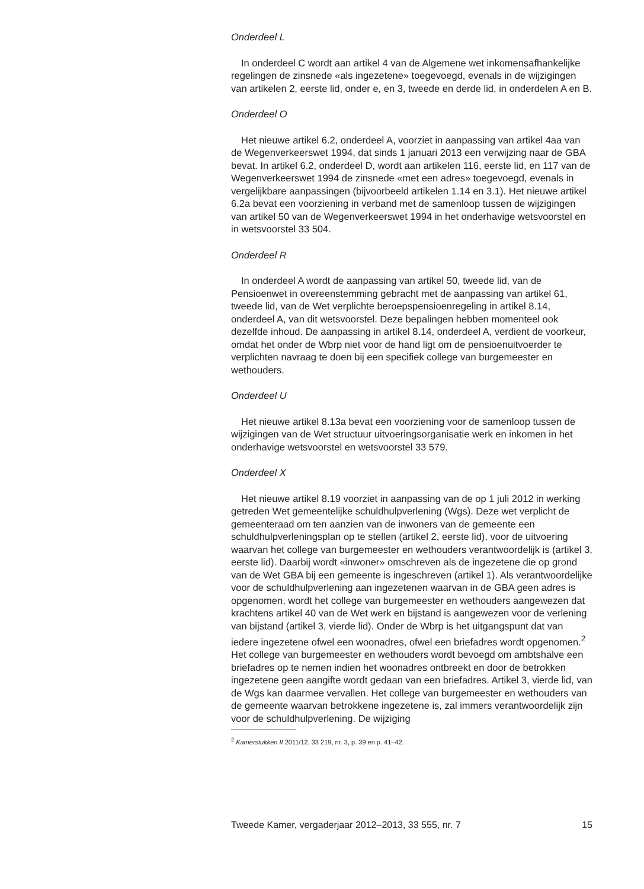Onderdeel L
In onderdeel C wordt aan artikel 4 van de Algemene wet inkomensafhankelijke regelingen de zinsnede «als ingezetene» toegevoegd, evenals in de wijzigingen van artikelen 2, eerste lid, onder e, en 3, tweede en derde lid, in onderdelen A en B.
Onderdeel O
Het nieuwe artikel 6.2, onderdeel A, voorziet in aanpassing van artikel 4aa van de Wegenverkeerswet 1994, dat sinds 1 januari 2013 een verwijzing naar de GBA bevat. In artikel 6.2, onderdeel D, wordt aan artikelen 116, eerste lid, en 117 van de Wegenverkeerswet 1994 de zinsnede «met een adres» toegevoegd, evenals in vergelijkbare aanpassingen (bijvoorbeeld artikelen 1.14 en 3.1). Het nieuwe artikel 6.2a bevat een voorziening in verband met de samenloop tussen de wijzigingen van artikel 50 van de Wegenverkeerswet 1994 in het onderhavige wetsvoorstel en in wetsvoorstel 33 504.
Onderdeel R
In onderdeel A wordt de aanpassing van artikel 50, tweede lid, van de Pensioenwet in overeenstemming gebracht met de aanpassing van artikel 61, tweede lid, van de Wet verplichte beroepspensioenregeling in artikel 8.14, onderdeel A, van dit wetsvoorstel. Deze bepalingen hebben momenteel ook dezelfde inhoud. De aanpassing in artikel 8.14, onderdeel A, verdient de voorkeur, omdat het onder de Wbrp niet voor de hand ligt om de pensioenuitvoerder te verplichten navraag te doen bij een specifiek college van burgemeester en wethouders.
Onderdeel U
Het nieuwe artikel 8.13a bevat een voorziening voor de samenloop tussen de wijzigingen van de Wet structuur uitvoeringsorganisatie werk en inkomen in het onderhavige wetsvoorstel en wetsvoorstel 33 579.
Onderdeel X
Het nieuwe artikel 8.19 voorziet in aanpassing van de op 1 juli 2012 in werking getreden Wet gemeentelijke schuldhulpverlening (Wgs). Deze wet verplicht de gemeenteraad om ten aanzien van de inwoners van de gemeente een schuldhulpverleningsplan op te stellen (artikel 2, eerste lid), voor de uitvoering waarvan het college van burgemeester en wethouders verantwoordelijk is (artikel 3, eerste lid). Daarbij wordt «inwoner» omschreven als de ingezetene die op grond van de Wet GBA bij een gemeente is ingeschreven (artikel 1). Als verantwoordelijke voor de schuldhulpverlening aan ingezetenen waarvan in de GBA geen adres is opgenomen, wordt het college van burgemeester en wethouders aangewezen dat krachtens artikel 40 van de Wet werk en bijstand is aangewezen voor de verlening van bijstand (artikel 3, vierde lid). Onder de Wbrp is het uitgangspunt dat van iedere ingezetene ofwel een woonadres, ofwel een briefadres wordt opgenomen.<sup>2</sup> Het college van burgemeester en wethouders wordt bevoegd om ambtshalve een briefadres op te nemen indien het woonadres ontbreekt en door de betrokken ingezetene geen aangifte wordt gedaan van een briefadres. Artikel 3, vierde lid, van de Wgs kan daarmee vervallen. Het college van burgemeester en wethouders van de gemeente waarvan betrokkene ingezetene is, zal immers verantwoordelijk zijn voor de schuldhulpverlening. De wijziging
<sup>2</sup> Kamerstukken II 2011/12, 33 219, nr. 3, p. 39 en p. 41–42.
Tweede Kamer, vergaderjaar 2012–2013, 33 555, nr. 7 15